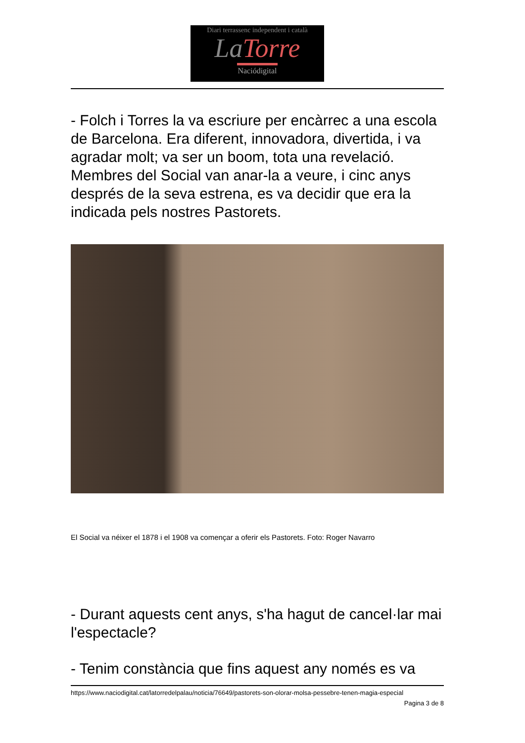Diari terrassenc independent i català
LaTorre
Naciódigital
- Folch i Torres la va escriure per encàrrec a una escola de Barcelona. Era diferent, innovadora, divertida, i va agradar molt; va ser un boom, tota una revelació. Membres del Social van anar-la a veure, i cinc anys després de la seva estrena, es va decidir que era la indicada pels nostres Pastorets.
El Social va néixer el 1878 i el 1908 va començar a oferir els Pastorets. Foto: Roger Navarro
- Durant aquests cent anys, s'ha hagut de cancel·lar mai l'espectacle?
- Tenim constància que fins aquest any només es va
https://www.naciodigital.cat/latorredelpalau/noticia/76649/pastorets-son-olorar-molsa-pessebre-tenen-magia-especial
Pagina 3 de 8